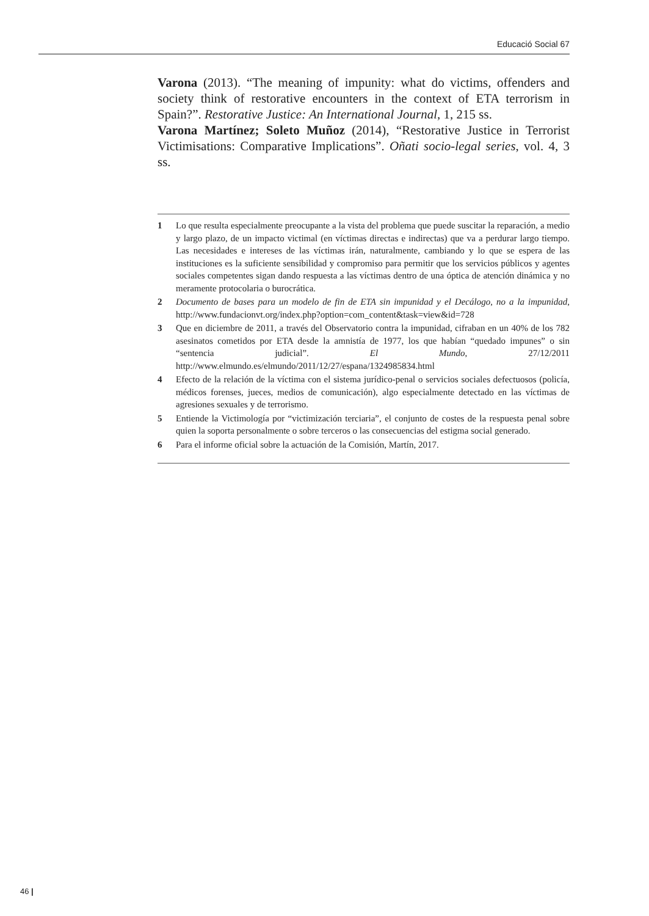Educació Social 67
Varona (2013). “The meaning of impunity: what do victims, offenders and society think of restorative encounters in the context of ETA terrorism in Spain?”. Restorative Justice: An International Journal, 1, 215 ss.
Varona Martínez; Soleto Muñoz (2014), “Restorative Justice in Terrorist Victimisations: Comparative Implications”. Oñati socio-legal series, vol. 4, 3 ss.
1 Lo que resulta especialmente preocupante a la vista del problema que puede suscitar la reparación, a medio y largo plazo, de un impacto victimal (en víctimas directas e indirectas) que va a perdurar largo tiempo. Las necesidades e intereses de las víctimas irán, naturalmente, cambiando y lo que se espera de las instituciones es la suficiente sensibilidad y compromiso para permitir que los servicios públicos y agentes sociales competentes sigan dando respuesta a las víctimas dentro de una óptica de atención dinámica y no meramente protocolaria o burocrática.
2 Documento de bases para un modelo de fin de ETA sin impunidad y el Decálogo, no a la impunidad, http://www.fundacionvt.org/index.php?option=com_content&task=view&id=728
3 Que en diciembre de 2011, a través del Observatorio contra la impunidad, cifraban en un 40% de los 782 asesinatos cometidos por ETA desde la amnistía de 1977, los que habían “quedado impunes” o sin “sentencia judicial”. El Mundo, 27/12/2011 http://www.elmundo.es/elmundo/2011/12/27/espana/1324985834.html
4 Efecto de la relación de la víctima con el sistema jurídico-penal o servicios sociales defectuosos (policía, médicos forenses, jueces, medios de comunicación), algo especialmente detectado en las víctimas de agresiones sexuales y de terrorismo.
5 Entiende la Victimología por “victimización terciaria”, el conjunto de costes de la respuesta penal sobre quien la soporta personalmente o sobre terceros o las consecuencias del estigma social generado.
6 Para el informe oficial sobre la actuación de la Comisión, Martín, 2017.
46 |